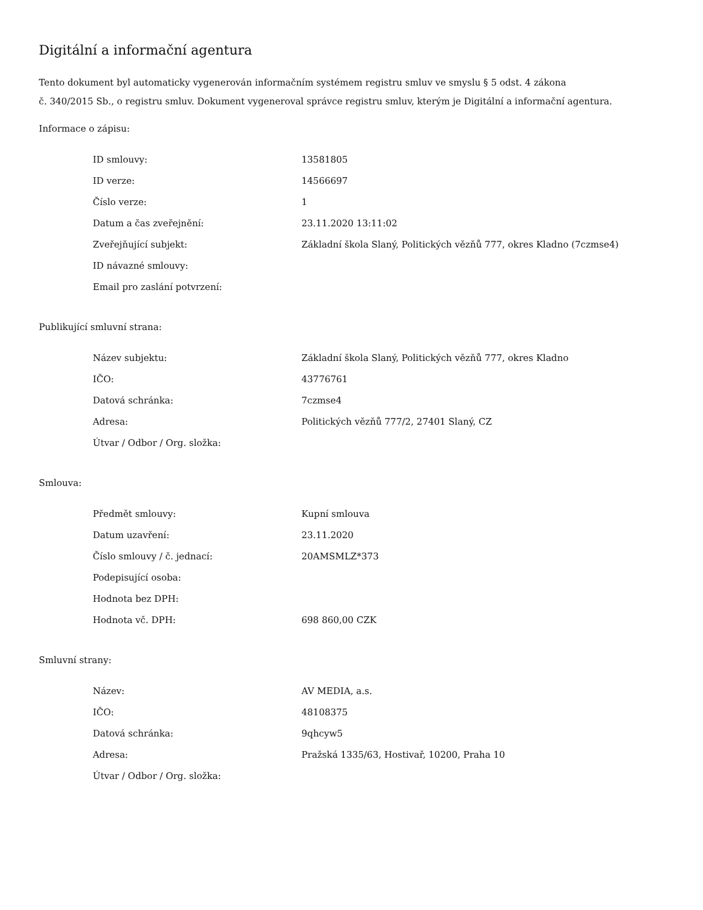Digitální a informační agentura
Tento dokument byl automaticky vygenerován informačním systémem registru smluv ve smyslu § 5 odst. 4 zákona
č. 340/2015 Sb., o registru smluv. Dokument vygeneroval správce registru smluv, kterým je Digitální a informační agentura.
Informace o zápisu:
| ID smlouvy: | 13581805 |
| ID verze: | 14566697 |
| Číslo verze: | 1 |
| Datum a čas zveřejnění: | 23.11.2020 13:11:02 |
| Zveřejňující subjekt: | Základní škola Slaný, Politických vězňů 777, okres Kladno (7czmse4) |
| ID návazné smlouvy: | |
| Email pro zaslání potvrzení: | |
Publikující smluvní strana:
| Název subjektu: | Základní škola Slaný, Politických vězňů 777, okres Kladno |
| IČO: | 43776761 |
| Datová schránka: | 7czmse4 |
| Adresa: | Politických vězňů 777/2, 27401 Slaný, CZ |
| Útvar / Odbor / Org. složka: | |
Smlouva:
| Předmět smlouvy: | Kupní smlouva |
| Datum uzavření: | 23.11.2020 |
| Číslo smlouvy / č. jednací: | 20AMSMLZ*373 |
| Podepisující osoba: | |
| Hodnota bez DPH: | |
| Hodnota vč. DPH: | 698 860,00 CZK |
Smluvní strany:
| Název: | AV MEDIA, a.s. |
| IČO: | 48108375 |
| Datová schránka: | 9qhcyw5 |
| Adresa: | Pražská 1335/63, Hostivař, 10200, Praha 10 |
| Útvar / Odbor / Org. složka: | |